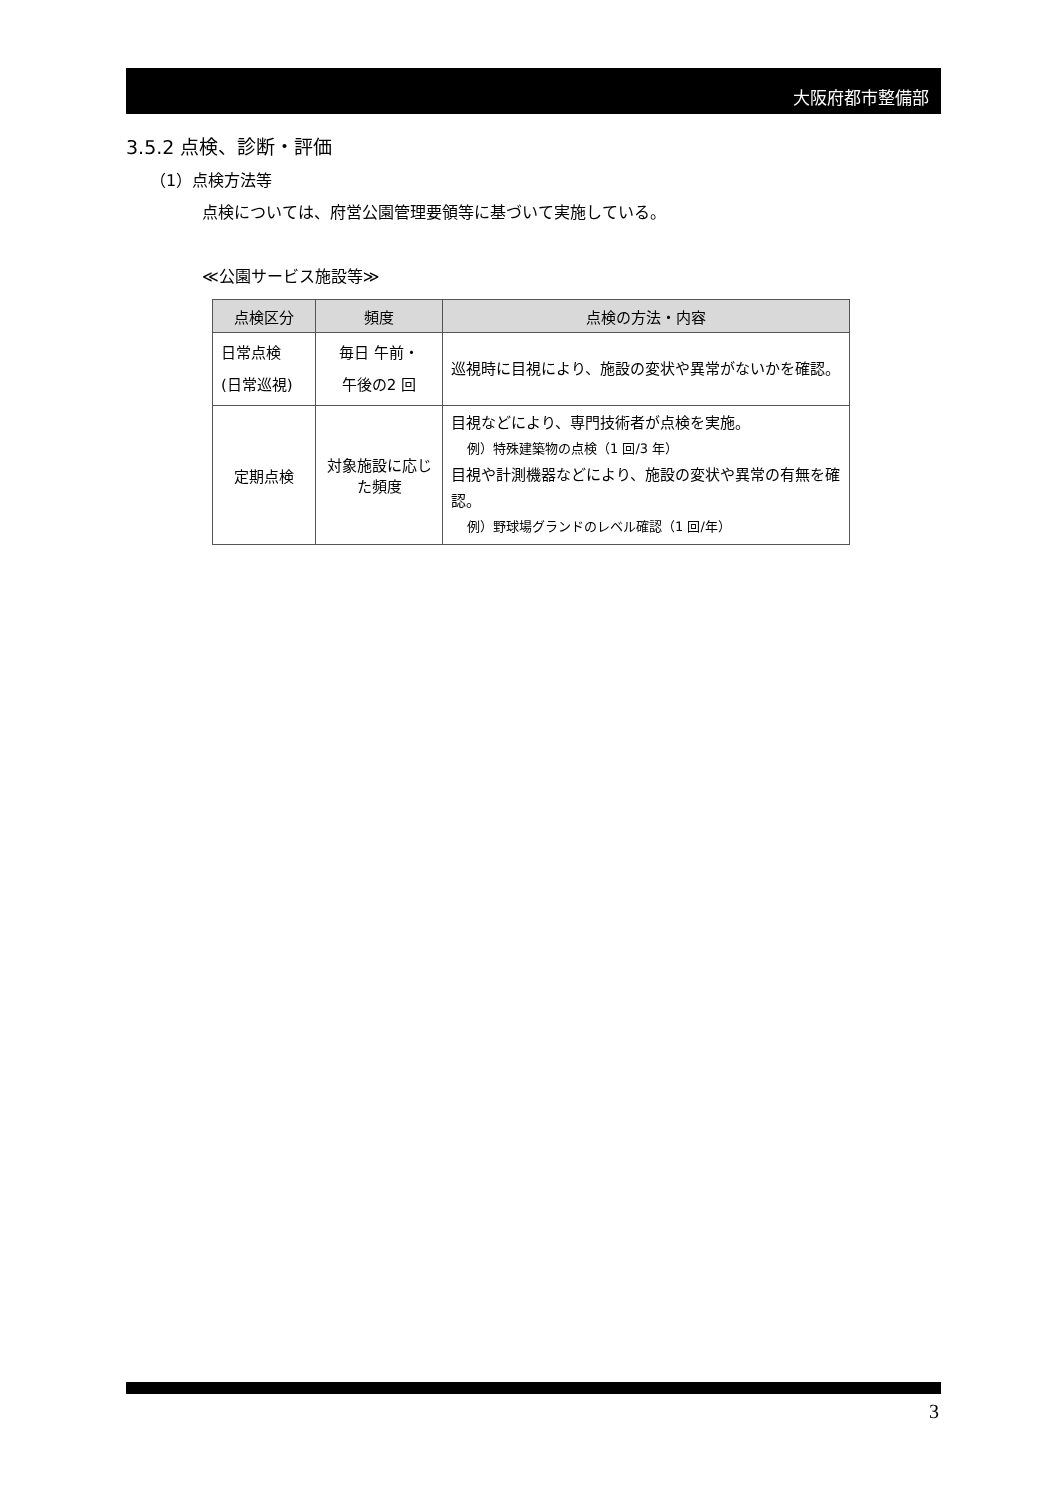大阪府都市整備部
3.5.2 点検、診断・評価
（1）点検方法等
点検については、府営公園管理要領等に基づいて実施している。
≪公園サービス施設等≫
| 点検区分 | 頻度 | 点検の方法・内容 |
| --- | --- | --- |
| 日常点検 (日常巡視) | 毎日 午前・ 午後の2 回 | 巡視時に目視により、施設の変状や異常がないかを確認。 |
| 定期点検 | 対象施設に応じた頻度 | 目視などにより、専門技術者が点検を実施。 例）特殊建築物の点検（1 回/3 年） 目視や計測機器などにより、施設の変状や異常の有無を確認。 例）野球場グランドのレベル確認（1 回/年） |
3